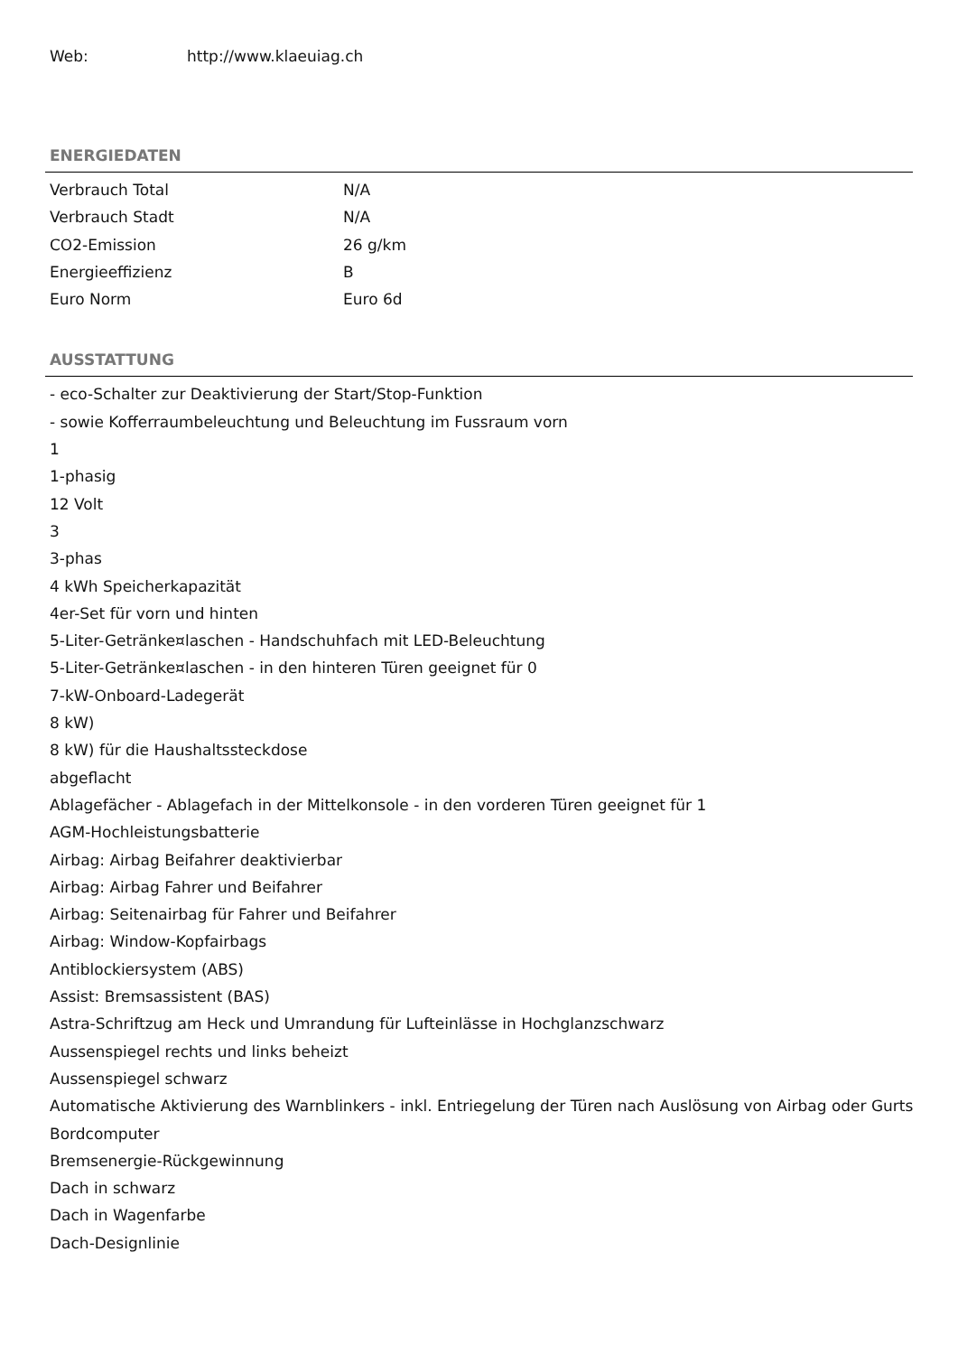Web: http://www.klaeuiag.ch
ENERGIEDATEN
| Verbrauch Total | N/A |
| Verbrauch Stadt | N/A |
| CO2-Emission | 26 g/km |
| Energieeffizienz | B |
| Euro Norm | Euro 6d |
AUSSTATTUNG
- eco-Schalter zur Deaktivierung der Start/Stop-Funktion
- sowie Kofferraumbeleuchtung und Beleuchtung im Fussraum vorn
1
1-phasig
12 Volt
3
3-phas
4 kWh Speicherkapazität
4er-Set für vorn und hinten
5-Liter-Getränke¤laschen - Handschuhfach mit LED-Beleuchtung
5-Liter-Getränke¤laschen - in den hinteren Türen geeignet für 0
7-kW-Onboard-Ladegerät
8 kW)
8 kW) für die Haushaltssteckdose
abgeflacht
Ablagefächer - Ablagefach in der Mittelkonsole - in den vorderen Türen geeignet für 1
AGM-Hochleistungsbatterie
Airbag: Airbag Beifahrer deaktivierbar
Airbag: Airbag Fahrer und Beifahrer
Airbag: Seitenairbag für Fahrer und Beifahrer
Airbag: Window-Kopfairbags
Antiblockiersystem (ABS)
Assist: Bremsassistent (BAS)
Astra-Schriftzug am Heck und Umrandung für Lufteinlässe in Hochglanzschwarz
Aussenspiegel rechts und links beheizt
Aussenspiegel schwarz
Automatische Aktivierung des Warnblinkers - inkl. Entriegelung der Türen nach Auslösung von Airbag oder Gurts
Bordcomputer
Bremsenergie-Rückgewinnung
Dach in schwarz
Dach in Wagenfarbe
Dach-Designlinie